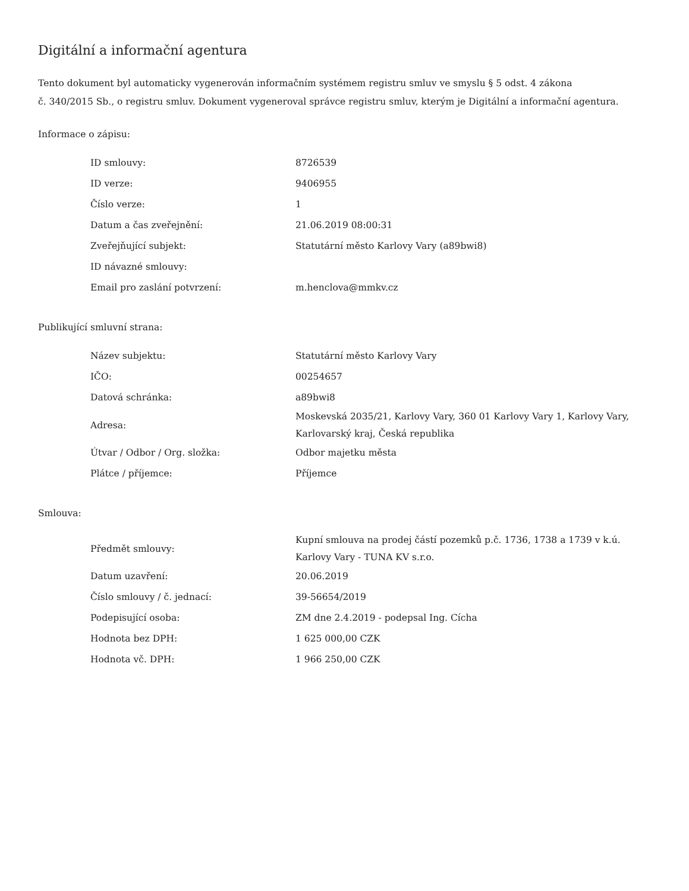Digitální a informační agentura
Tento dokument byl automaticky vygenerován informačním systémem registru smluv ve smyslu § 5 odst. 4 zákona
č. 340/2015 Sb., o registru smluv. Dokument vygeneroval správce registru smluv, kterým je Digitální a informační agentura.
Informace o zápisu:
| ID smlouvy: | 8726539 |
| ID verze: | 9406955 |
| Číslo verze: | 1 |
| Datum a čas zveřejnění: | 21.06.2019 08:00:31 |
| Zveřejňující subjekt: | Statutární město Karlovy Vary (a89bwi8) |
| ID návazné smlouvy: | |
| Email pro zaslání potvrzení: | m.henclova@mmkv.cz |
Publikující smluvní strana:
| Název subjektu: | Statutární město Karlovy Vary |
| IČO: | 00254657 |
| Datová schránka: | a89bwi8 |
| Adresa: | Moskevská 2035/21, Karlovy Vary, 360 01 Karlovy Vary 1, Karlovy Vary, Karlovarský kraj, Česká republika |
| Útvar / Odbor / Org. složka: | Odbor majetku města |
| Plátce / příjemce: | Příjemce |
Smlouva:
| Předmět smlouvy: | Kupní smlouva na prodej částí pozemků p.č. 1736, 1738 a 1739 v k.ú. Karlovy Vary - TUNA KV s.r.o. |
| Datum uzavření: | 20.06.2019 |
| Číslo smlouvy / č. jednací: | 39-56654/2019 |
| Podepisující osoba: | ZM dne 2.4.2019 - podepsal Ing. Cícha |
| Hodnota bez DPH: | 1 625 000,00 CZK |
| Hodnota vč. DPH: | 1 966 250,00 CZK |